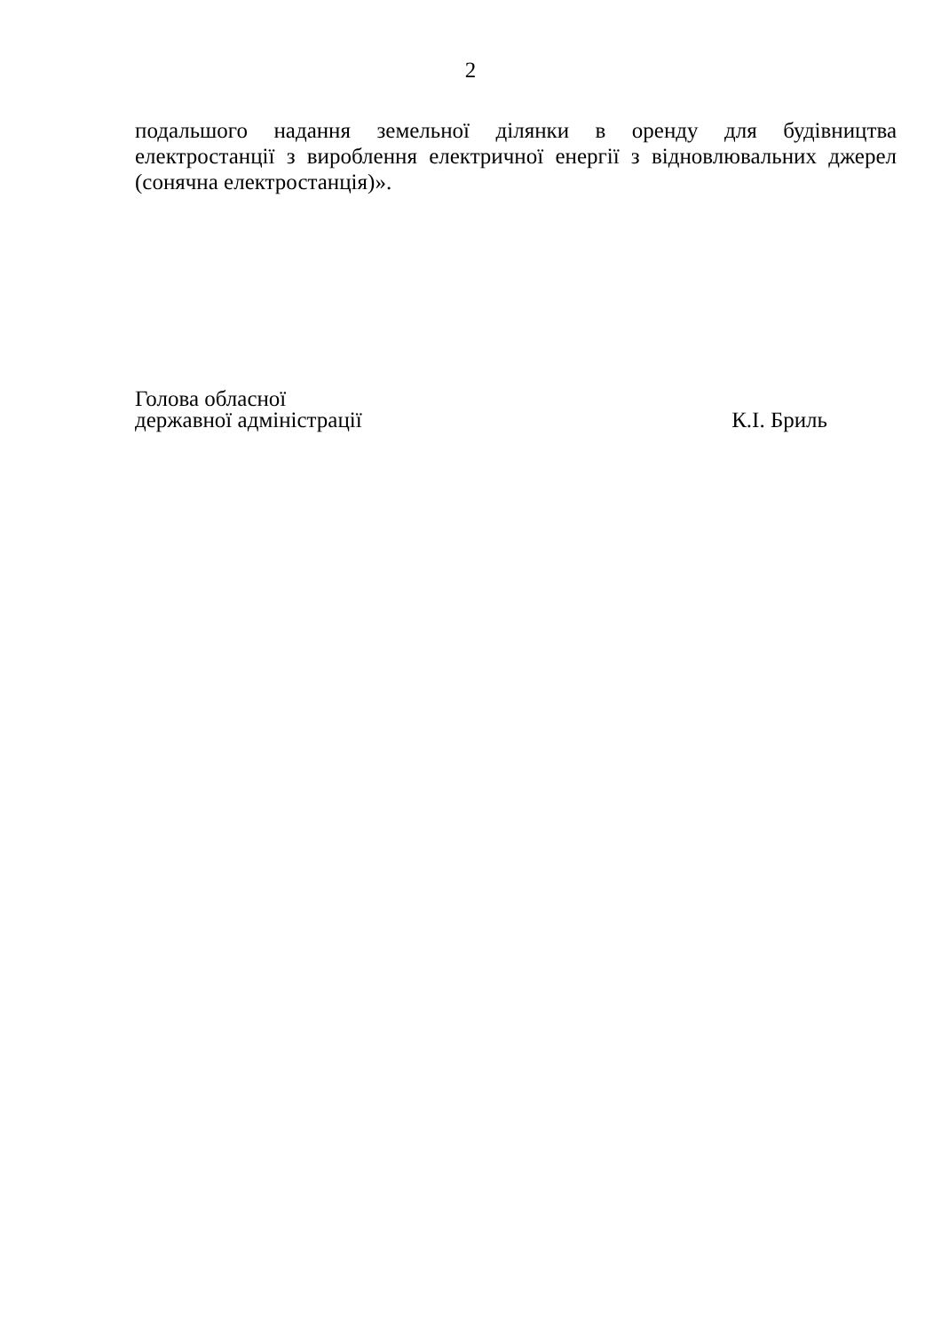2
подальшого надання земельної ділянки в оренду для будівництва електростанції з вироблення електричної енергії з відновлювальних джерел (сонячна електростанція)».
Голова обласної
державної адміністрації
К.І. Бриль